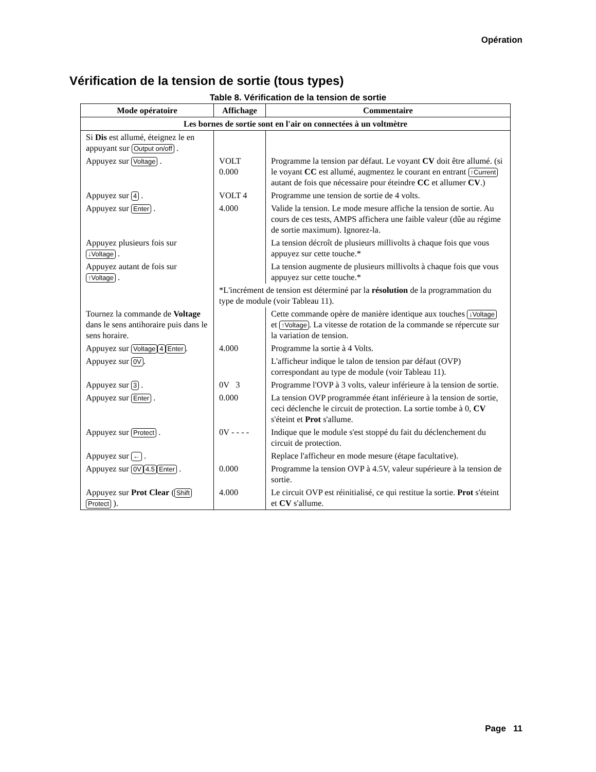Opération
Vérification de la tension de sortie (tous types)
Table 8. Vérification de la tension de sortie
| Mode opératoire | Affichage | Commentaire |
| --- | --- | --- |
| Les bornes de sortie sont en l'air on connectées à un voltmètre | | |
| Si Dis est allumé, éteignez le en appuyant sur Output on/off . | | |
| Appuyez sur Voltage . | VOLT 0.000 | Programme la tension par défaut. Le voyant CV doit être allumé. (si le voyant CC est allumé, augmentez le courant en entrant ↑Current autant de fois que nécessaire pour éteindre CC et allumer CV .) |
| Appuyez sur 4 . | VOLT 4 | Programme une tension de sortie de 4 volts. |
| Appuyez sur Enter . | 4.000 | Valide la tension. Le mode mesure affiche la tension de sortie. Au cours de ces tests, AMPS affichera une faible valeur (dûe au régime de sortie maximum). Ignorez-la. |
| Appuyez plusieurs fois sur ↓Voltage . | | La tension décroît de plusieurs millivolts à chaque fois que vous appuyez sur cette touche.* |
| Appuyez autant de fois sur ↑Voltage . | | La tension augmente de plusieurs millivolts à chaque fois que vous appuyez sur cette touche.* |
| | *L'incrément de tension est déterminé par la résolution de la programmation du type de module (voir Tableau 11). | |
| Tournez la commande de Voltage dans le sens antihoraire puis dans le sens horaire. | | Cette commande opère de manière identique aux touches ↓Voltage et ↑Voltage . La vitesse de rotation de la commande se répercute sur la variation de tension. |
| Appuyez sur Voltage 4 Enter . | 4.000 | Programme la sortie à 4 Volts. |
| Appuyez sur 0V . | | L'afficheur indique le talon de tension par défaut (OVP) correspondant au type de module (voir Tableau 11). |
| Appuyez sur 3 . | 0V 3 | Programme l'OVP à 3 volts, valeur inférieure à la tension de sortie. |
| Appuyez sur Enter . | 0.000 | La tension OVP programmée étant inférieure à la tension de sortie, ceci déclenche le circuit de protection. La sortie tombe à 0, CV s'éteint et Prot s'allume. |
| Appuyez sur Protect . | 0V - - - - | Indique que le module s'est stoppé du fait du déclenchement du circuit de protection. |
| Appuyez sur ← . | | Replace l'afficheur en mode mesure (étape facultative). |
| Appuyez sur 0V 4.5 Enter . | 0.000 | Programme la tension OVP à 4.5V, valeur supérieure à la tension de sortie. |
| Appuyez sur Prot Clear ( Shift Protect ). | 4.000 | Le circuit OVP est réinitialisé, ce qui restitue la sortie. Prot s'éteint et CV s'allume. |
Page 11